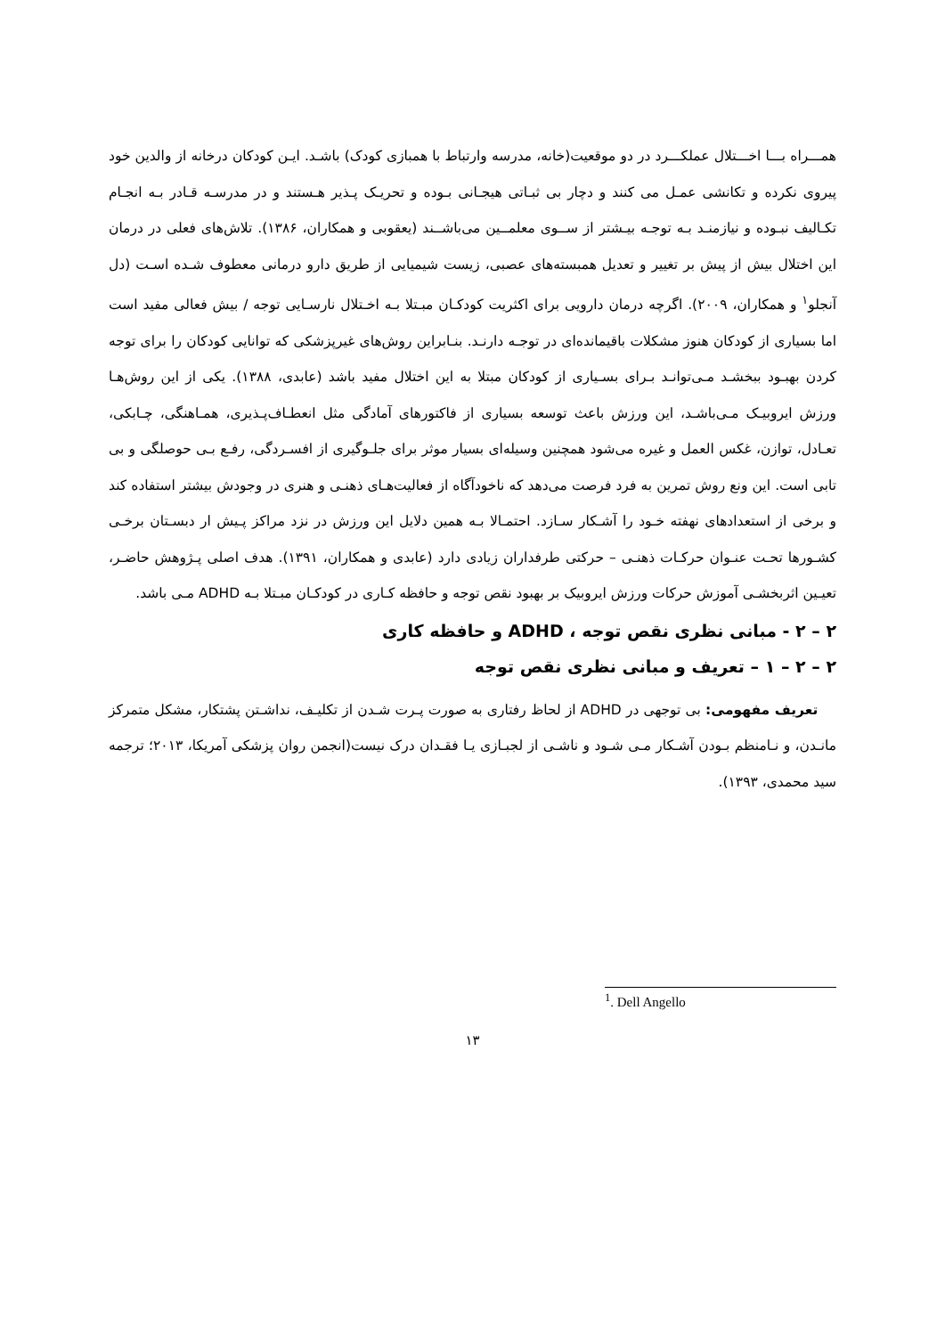همـــراه بـــا اخـــتلال عملکـــرد در دو موقعیت(خانه، مدرسه وارتباط با همبازی کودک) باشـد. ایـن کودکان درخانه از والدین خود پیروی نکرده و تکانشی عمـل می کنند و دچار بی ثبـاتی هیجـانی بـوده و تحریـک پـذیر هـستند و در مدرسـه قـادر بـه انجـام تکـالیف نبـوده و نیازمنـد بـه توجـه بیـشتر از ســوی معلمــین می‌باشــند (یعقوبی و همکاران، ۱۳۸۶). تلاش‌های فعلی در درمان این اختلال بیش از پیش بر تغییر و تعدیل همبسته‌های عصبی، زیست شیمیایی از طریق دارو درمانی معطوف شـده اسـت (دل آنجلو<sup>۱</sup> و همکاران، ۲۰۰۹). اگرچه درمان دارویی برای اکثریت کودکـان مبـتلا بـه اخـتلال نارسـایی توجه / بیش فعالی مفید است اما بسیاری از کودکان هنوز مشکلات باقیمانده‌ای در توجـه دارنـد. بنـابراین روش‌های غیرپزشکی که توانایی کودکان را برای توجه کردن بهبـود ببخشـد مـی‌توانـد بـرای بسـیاری از کودکان مبتلا به این اختلال مفید باشد (عابدی، ۱۳۸۸). یکی از این روش‌هـا ورزش ایروبیـک مـی‌باشـد، این ورزش باعث توسعه بسیاری از فاکتورهای آمادگی مثل انعطـاف‌پـذیری، همـاهنگی، چـابکی، تعـادل، توازن، غکس العمل و غیره می‌شود همچنین وسیله‌ای بسیار موثر برای جلـوگیری از افسـردگی، رفـع بـی حوصلگی و بی تابی است. این ونع روش تمرین به فرد فرصت می‌دهد که ناخودآگاه از فعالیت‌هـای ذهنـی و هنری در وجودش بیشتر استفاده کند و برخی از استعدادهای نهفته خـود را آشـکار سـازد. احتمـالا بـه همین دلایل این ورزش در نزد مراکز پـیش ار دبسـتان برخـی کشـورها تحـت عنـوان حرکـات ذهنـی – حرکتی طرفداران زیادی دارد (عابدی و همکاران، ۱۳۹۱). هدف اصلی پـژوهش حاضـر، تعیـین اثربخشـی آموزش حرکات ورزش ایروبیک بر بهبود نقص توجه و حافظه کـاری در کودکـان مبـتلا بـه ADHD مـی باشد.
۲ – ۲ - مبانی نظری نقص توجه ، ADHD و حافظه کاری
۲ – ۲ – ۱ – تعریف و مبانی نظری نقص توجه
تعریف مفهومی: بی توجهی در ADHD از لحاظ رفتاری به صورت پـرت شـدن از تکلیـف، نداشـتن پشتکار، مشکل متمرکز مانـدن، و نـامنظم بـودن آشـکار مـی شـود و ناشـی از لجبـازی یـا فقـدان درک نیست(انجمن روان پزشکی آمریکا، ۲۰۱۳؛ ترجمه سید محمدی، ۱۳۹۳).
<sup>1</sup>. Dell Angello
۱۳